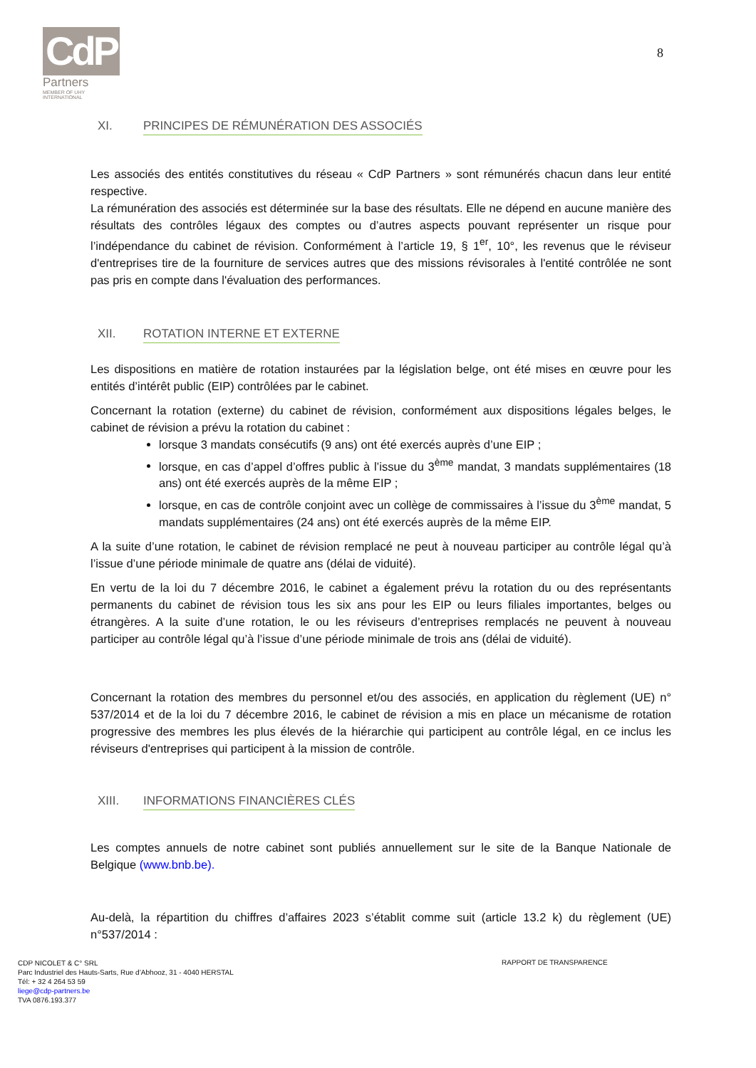CdP
Partners
MEMBER OF UHY INTERNATIONAL
8
XI. PRINCIPES DE RÉMUNÉRATION DES ASSOCIÉS
Les associés des entités constitutives du réseau « CdP Partners » sont rémunérés chacun dans leur entité respective.
La rémunération des associés est déterminée sur la base des résultats. Elle ne dépend en aucune manière des résultats des contrôles légaux des comptes ou d’autres aspects pouvant représenter un risque pour l’indépendance du cabinet de révision. Conformément à l’article 19, § 1<sup>er</sup>, 10°, les revenus que le réviseur d'entreprises tire de la fourniture de services autres que des missions révisorales à l'entité contrôlée ne sont pas pris en compte dans l'évaluation des performances.
XII. ROTATION INTERNE ET EXTERNE
Les dispositions en matière de rotation instaurées par la législation belge, ont été mises en œuvre pour les entités d’intérêt public (EIP) contrôlées par le cabinet.
Concernant la rotation (externe) du cabinet de révision, conformément aux dispositions légales belges, le cabinet de révision a prévu la rotation du cabinet :
lorsque 3 mandats consécutifs (9 ans) ont été exercés auprès d’une EIP ;
lorsque, en cas d’appel d’offres public à l’issue du 3<sup>ème</sup> mandat, 3 mandats supplémentaires (18 ans) ont été exercés auprès de la même EIP ;
lorsque, en cas de contrôle conjoint avec un collège de commissaires à l’issue du 3<sup>ème</sup> mandat, 5 mandats supplémentaires (24 ans) ont été exercés auprès de la même EIP.
A la suite d’une rotation, le cabinet de révision remplacé ne peut à nouveau participer au contrôle légal qu’à l’issue d’une période minimale de quatre ans (délai de viduité).
En vertu de la loi du 7 décembre 2016, le cabinet a également prévu la rotation du ou des représentants permanents du cabinet de révision tous les six ans pour les EIP ou leurs filiales importantes, belges ou étrangères. A la suite d’une rotation, le ou les réviseurs d’entreprises remplacés ne peuvent à nouveau participer au contrôle légal qu’à l’issue d’une période minimale de trois ans (délai de viduité).
Concernant la rotation des membres du personnel et/ou des associés, en application du règlement (UE) n° 537/2014 et de la loi du 7 décembre 2016, le cabinet de révision a mis en place un mécanisme de rotation progressive des membres les plus élevés de la hiérarchie qui participent au contrôle légal, en ce inclus les réviseurs d'entreprises qui participent à la mission de contrôle.
XIII. INFORMATIONS FINANCIÈRES CLÉS
Les comptes annuels de notre cabinet sont publiés annuellement sur le site de la Banque Nationale de Belgique (www.bnb.be).
Au-delà, la répartition du chiffres d’affaires 2023 s’établit comme suit (article 13.2 k) du règlement (UE) n°537/2014 :
CDP NICOLET & C° SRL
Parc Industriel des Hauts-Sarts, Rue d’Abhooz, 31 - 4040 HERSTAL
Tél: + 32 4 264 53 59
liege@cdp-partners.be
TVA 0876.193.377
RAPPORT DE TRANSPARENCE